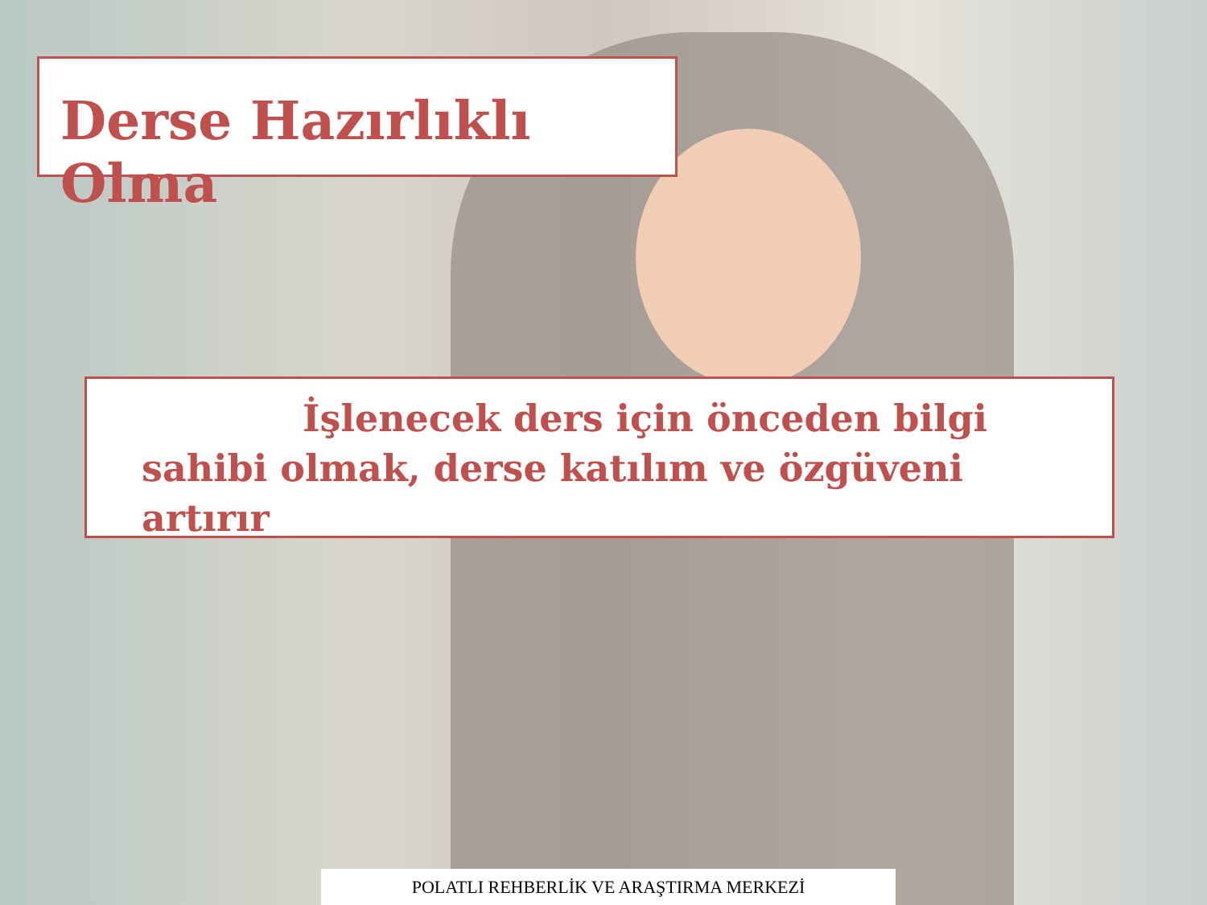Derse Hazırlıklı Olma
İşlenecek ders için önceden bilgi sahibi olmak, derse katılım ve özgüveni artırır
POLATLI REHBERLİK VE ARAŞTIRMA MERKEZİ